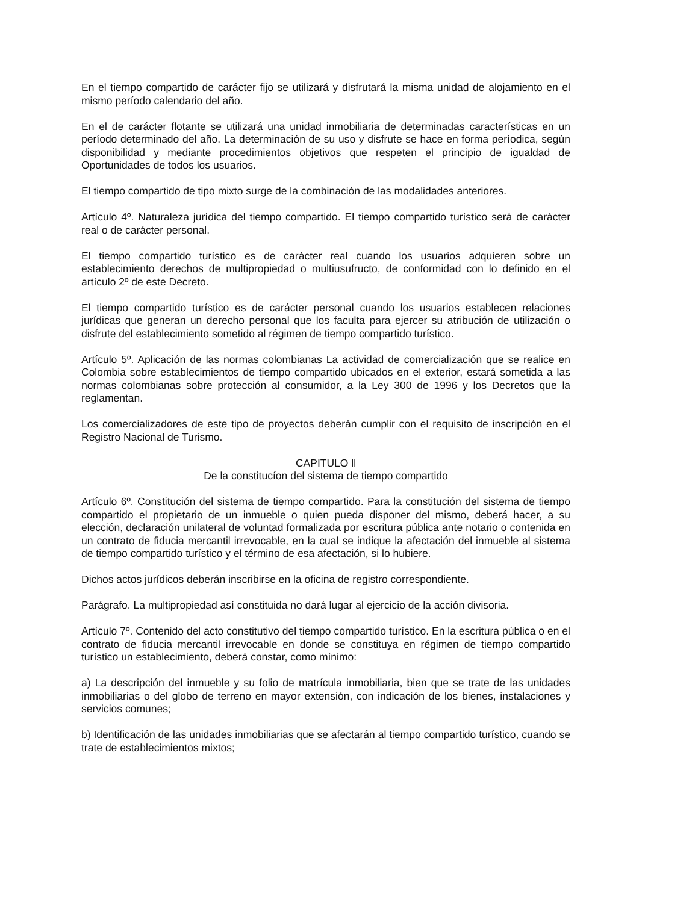En el tiempo compartido de carácter fijo se utilizará y disfrutará la misma unidad de alojamiento en el mismo período calendario del año.
En el de carácter flotante se utilizará una unidad inmobiliaria de determinadas características en un período determinado del año. La determinación de su uso y disfrute se hace en forma períodica, según disponibilidad y mediante procedimientos objetivos que respeten el principio de igualdad de Oportunidades de todos los usuarios.
El tiempo compartido de tipo mixto surge de la combinación de las modalidades anteriores.
Artículo 4º. Naturaleza jurídica del tiempo compartido. El tiempo compartido turístico será de carácter real o de carácter personal.
El tiempo compartido turístico es de carácter real cuando los usuarios adquieren sobre un establecimiento derechos de multipropiedad o multiusufructo, de conformidad con lo definido en el artículo 2º de este Decreto.
El tiempo compartido turístico es de carácter personal cuando los usuarios establecen relaciones jurídicas que generan un derecho personal que los faculta para ejercer su atribución de utilización o disfrute del establecimiento sometido al régimen de tiempo compartido turístico.
Artículo 5º. Aplicación de las normas colombianas La actividad de comercialización que se realice en Colombia sobre establecimientos de tiempo compartido ubicados en el exterior, estará sometida a las normas colombianas sobre protección al consumidor, a la Ley 300 de 1996 y los Decretos que la reglamentan.
Los comercializadores de este tipo de proyectos deberán cumplir con el requisito de inscripción en el Registro Nacional de Turismo.
CAPITULO ll
De la constitucíon del sistema de tiempo compartido
Artículo 6º. Constitución del sistema de tiempo compartido. Para la constitución del sistema de tiempo compartido el propietario de un inmueble o quien pueda disponer del mismo, deberá hacer, a su elección, declaración unilateral de voluntad formalizada por escritura pública ante notario o contenida en un contrato de fiducia mercantil irrevocable, en la cual se indique la afectación del inmueble al sistema de tiempo compartido turístico y el término de esa afectación, si lo hubiere.
Dichos actos jurídicos deberán inscribirse en la oficina de registro correspondiente.
Parágrafo. La multipropiedad así constituida no dará lugar al ejercicio de la acción divisoria.
Artículo 7º. Contenido del acto constitutivo del tiempo compartido turístico. En la escritura pública o en el contrato de fiducia mercantil irrevocable en donde se constituya en régimen de tiempo compartido turístico un establecimiento, deberá constar, como mínimo:
a) La descripción del inmueble y su folio de matrícula inmobiliaria, bien que se trate de las unidades inmobiliarias o del globo de terreno en mayor extensión, con indicación de los bienes, instalaciones y servicios comunes;
b) Identificación de las unidades inmobiliarias que se afectarán al tiempo compartido turístico, cuando se trate de establecimientos mixtos;